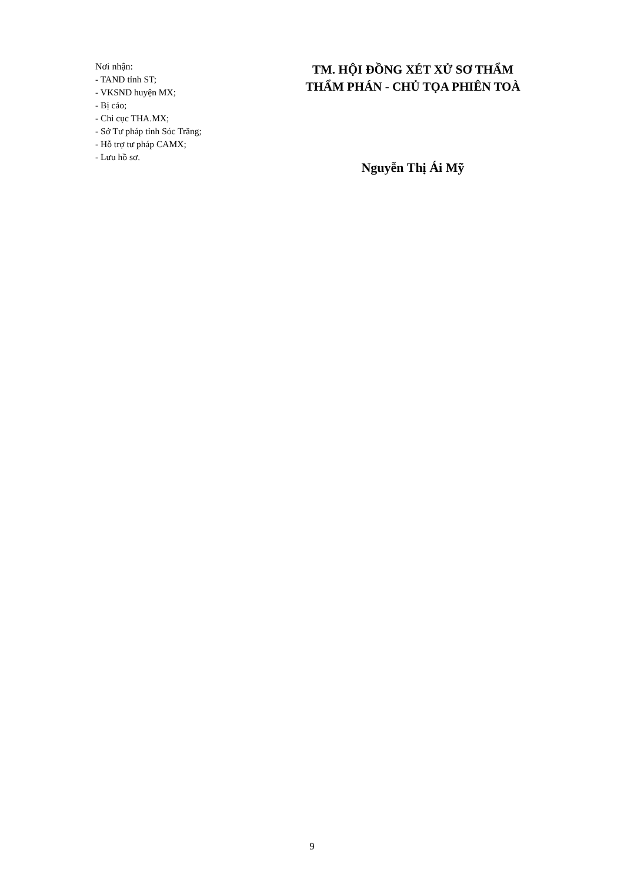Nơi nhận:
- TAND tỉnh ST;
- VKSND huyện MX;
- Bị cáo;
- Chi cục THA.MX;
- Sở Tư pháp tỉnh Sóc Trăng;
- Hỗ trợ tư pháp CAMX;
- Lưu hồ sơ.
TM. HỘI ĐỒNG XÉT XỬ SƠ THẨM
THẨM PHÁN - CHỦ TỌA PHIÊN TOÀ
Nguyễn Thị Ái Mỹ
9